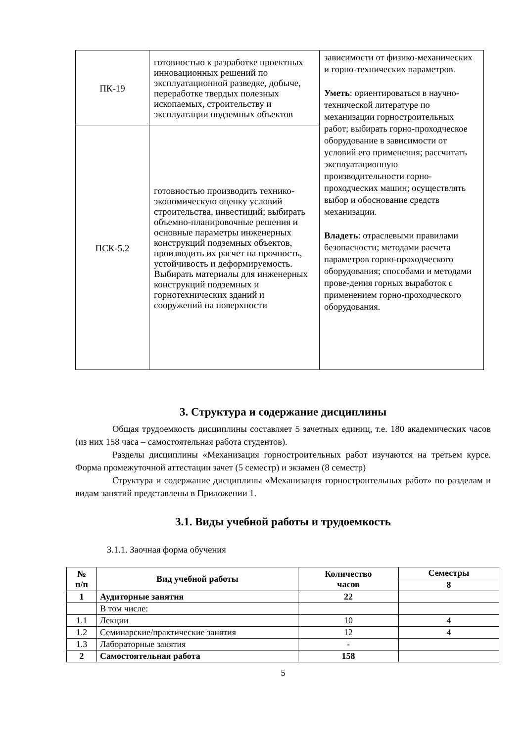| ПК-19 | готовностью к разработке проектных инновационных решений по эксплуатационной разведке, добыче, переработке твердых полезных ископаемых, строительству и эксплуатации подземных объектов | зависимости от физико-механических и горно-технических параметров. Уметь : ориентироваться в научно-технической литературе по механизации горностроительных работ; выбирать горно-проходческое оборудование в зависимости от условий его применения; рассчитать эксплуатационную производительности горно-проходческих машин; осуществлять выбор и обоснование средств механизации. Владеть : отраслевыми правилами безопасности; методами расчета параметров горно-проходческого оборудования; способами и методами прове-дения горных выработок с применением горно-проходческого оборудования. |
| ПСК-5.2 | готовностью производить технико-экономическую оценку условий строительства, инвестиций; выбирать объемно-планировочные решения и основные параметры инженерных конструкций подземных объектов, производить их расчет на прочность, устойчивость и деформируемость. Выбирать материалы для инженерных конструкций подземных и горнотехнических зданий и сооружений на поверхности | |
3. Структура и содержание дисциплины
Общая трудоемкость дисциплины составляет 5 зачетных единиц, т.е. 180 академических часов (из них 158 часа – самостоятельная работа студентов).
Разделы дисциплины «Механизация горностроительных работ изучаются на третьем курсе. Форма промежуточной аттестации зачет (5 семестр) и экзамен (8 семестр)
Структура и содержание дисциплины «Механизация горностроительных работ» по разделам и видам занятий представлены в Приложении 1.
3.1. Виды учебной работы и трудоемкость
3.1.1. Заочная форма обучения
| № п/п | Вид учебной работы | Количество часов | Семестры |
| --- | --- | --- | --- |
| | | | 8 |
| 1 | Аудиторные занятия | 22 | |
| | В том числе: | | |
| 1.1 | Лекции | 10 | 4 |
| 1.2 | Семинарские/практические занятия | 12 | 4 |
| 1.3 | Лабораторные занятия | - | |
| 2 | Самостоятельная работа | 158 | |
5